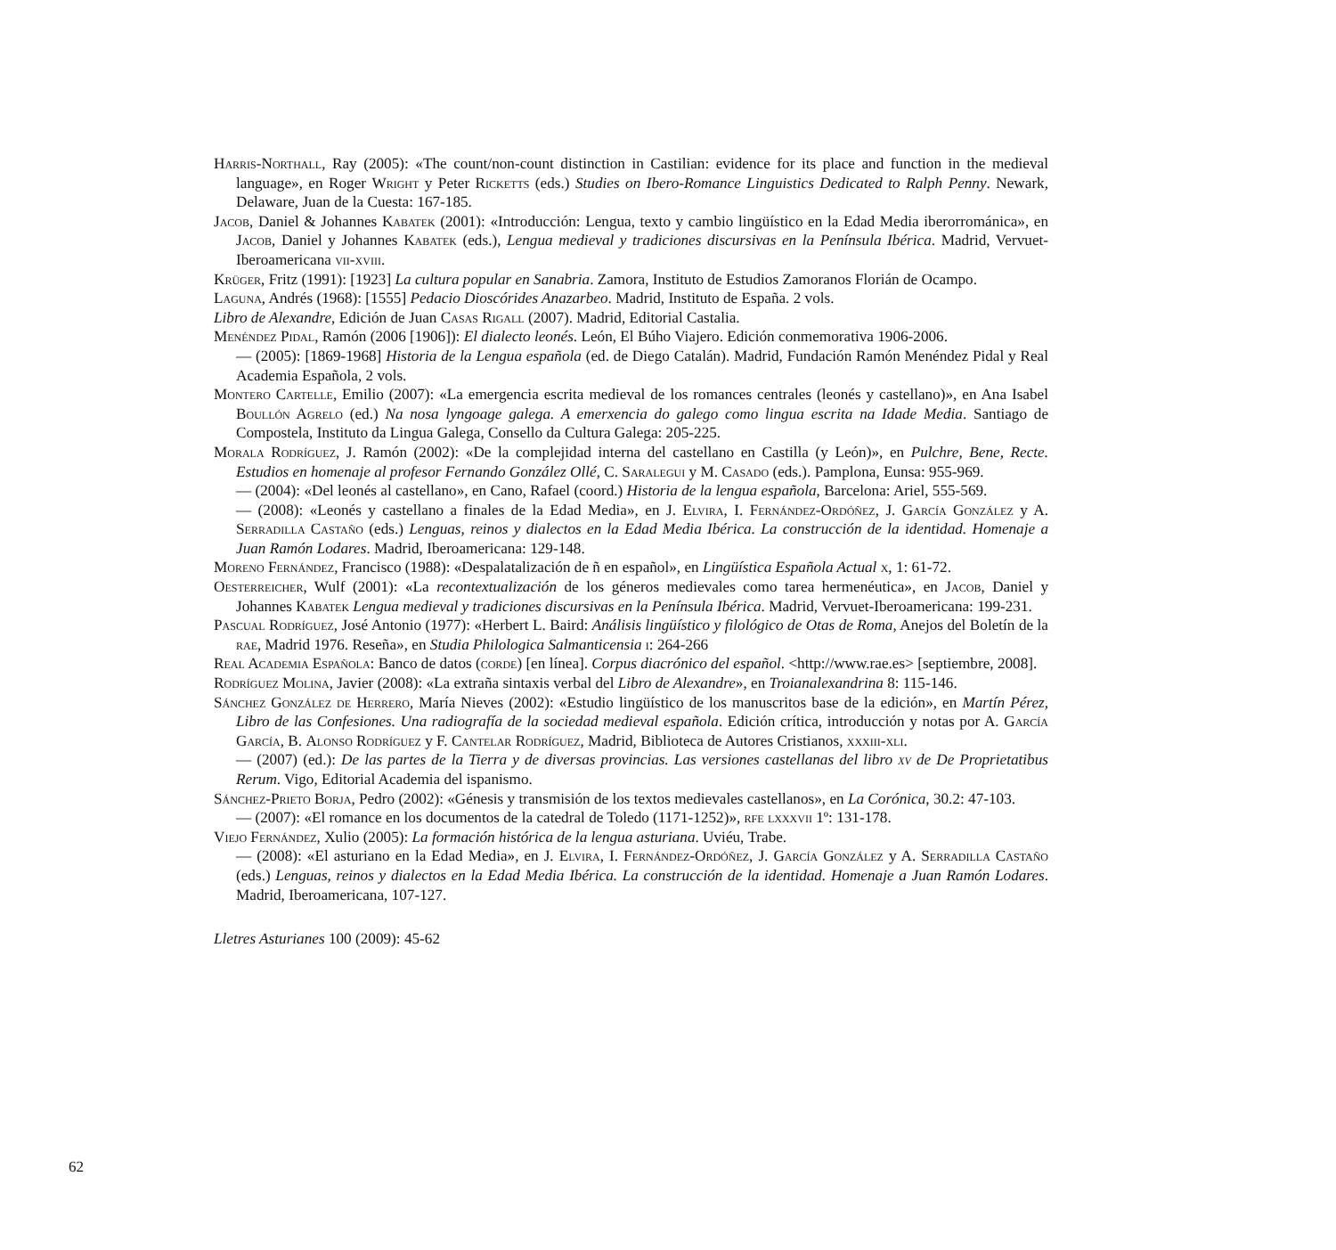Harris-Northall, Ray (2005): «The count/non-count distinction in Castilian: evidence for its place and function in the medieval language», en Roger Wright y Peter Ricketts (eds.) Studies on Ibero-Romance Linguistics Dedicated to Ralph Penny. Newark, Delaware, Juan de la Cuesta: 167-185.
Jacob, Daniel & Johannes Kabatek (2001): «Introducción: Lengua, texto y cambio lingüístico en la Edad Media iberorrománica», en Jacob, Daniel y Johannes Kabatek (eds.), Lengua medieval y tradiciones discursivas en la Península Ibérica. Madrid, Vervuet-Iberoamericana vii-xviii.
Krüger, Fritz (1991): [1923] La cultura popular en Sanabria. Zamora, Instituto de Estudios Zamoranos Florián de Ocampo.
Laguna, Andrés (1968): [1555] Pedacio Dioscórides Anazarbeo. Madrid, Instituto de España. 2 vols.
Libro de Alexandre, Edición de Juan Casas Rigall (2007). Madrid, Editorial Castalia.
Menéndez Pidal, Ramón (2006 [1906]): El dialecto leonés. León, El Búho Viajero. Edición conmemorativa 1906-2006.
— (2005): [1869-1968] Historia de la Lengua española (ed. de Diego Catalán). Madrid, Fundación Ramón Menéndez Pidal y Real Academia Española, 2 vols.
Montero Cartelle, Emilio (2007): «La emergencia escrita medieval de los romances centrales (leonés y castellano)», en Ana Isabel Boullón Agrelo (ed.) Na nosa lyngoage galega. A emerxencia do galego como lingua escrita na Idade Media. Santiago de Compostela, Instituto da Lingua Galega, Consello da Cultura Galega: 205-225.
Morala Rodríguez, J. Ramón (2002): «De la complejidad interna del castellano en Castilla (y León)», en Pulchre, Bene, Recte. Estudios en homenaje al profesor Fernando González Ollé, C. Saralegui y M. Casado (eds.). Pamplona, Eunsa: 955-969.
— (2004): «Del leonés al castellano», en Cano, Rafael (coord.) Historia de la lengua española, Barcelona: Ariel, 555-569.
— (2008): «Leonés y castellano a finales de la Edad Media», en J. Elvira, I. Fernández-Ordóñez, J. García González y A. Serradilla Castaño (eds.) Lenguas, reinos y dialectos en la Edad Media Ibérica. La construcción de la identidad. Homenaje a Juan Ramón Lodares. Madrid, Iberoamericana: 129-148.
Moreno Fernández, Francisco (1988): «Despalatalización de ñ en español», en Lingüística Española Actual x, 1: 61-72.
Oesterreicher, Wulf (2001): «La recontextualización de los géneros medievales como tarea hermenéutica», en Jacob, Daniel y Johannes Kabatek Lengua medieval y tradiciones discursivas en la Península Ibérica. Madrid, Vervuet-Iberoamericana: 199-231.
Pascual Rodríguez, José Antonio (1977): «Herbert L. Baird: Análisis lingüístico y filológico de Otas de Roma, Anejos del Boletín de la rae, Madrid 1976. Reseña», en Studia Philologica Salmanticensia i: 264-266
Real Academia Española: Banco de datos (corde) [en línea]. Corpus diacrónico del español. <http://www.rae.es> [septiembre, 2008].
Rodríguez Molina, Javier (2008): «La extraña sintaxis verbal del Libro de Alexandre», en Troianalexandrina 8: 115-146.
Sánchez González de Herrero, María Nieves (2002): «Estudio lingüístico de los manuscritos base de la edición», en Martín Pérez, Libro de las Confesiones. Una radiografía de la sociedad medieval española. Edición crítica, introducción y notas por A. García García, B. Alonso Rodríguez y F. Cantelar Rodríguez, Madrid, Biblioteca de Autores Cristianos, xxxiii-xli.
— (2007) (ed.): De las partes de la Tierra y de diversas provincias. Las versiones castellanas del libro xv de De Proprietatibus Rerum. Vigo, Editorial Academia del ispanismo.
Sánchez-Prieto Borja, Pedro (2002): «Génesis y transmisión de los textos medievales castellanos», en La Corónica, 30.2: 47-103.
— (2007): «El romance en los documentos de la catedral de Toledo (1171-1252)», rfe lxxxvii 1º: 131-178.
Viejo Fernández, Xulio (2005): La formación histórica de la lengua asturiana. Uviéu, Trabe.
— (2008): «El asturiano en la Edad Media», en J. Elvira, I. Fernández-Ordóñez, J. García González y A. Serradilla Castaño (eds.) Lenguas, reinos y dialectos en la Edad Media Ibérica. La construcción de la identidad. Homenaje a Juan Ramón Lodares. Madrid, Iberoamericana, 107-127.
Lletres Asturianes 100 (2009): 45-62
62